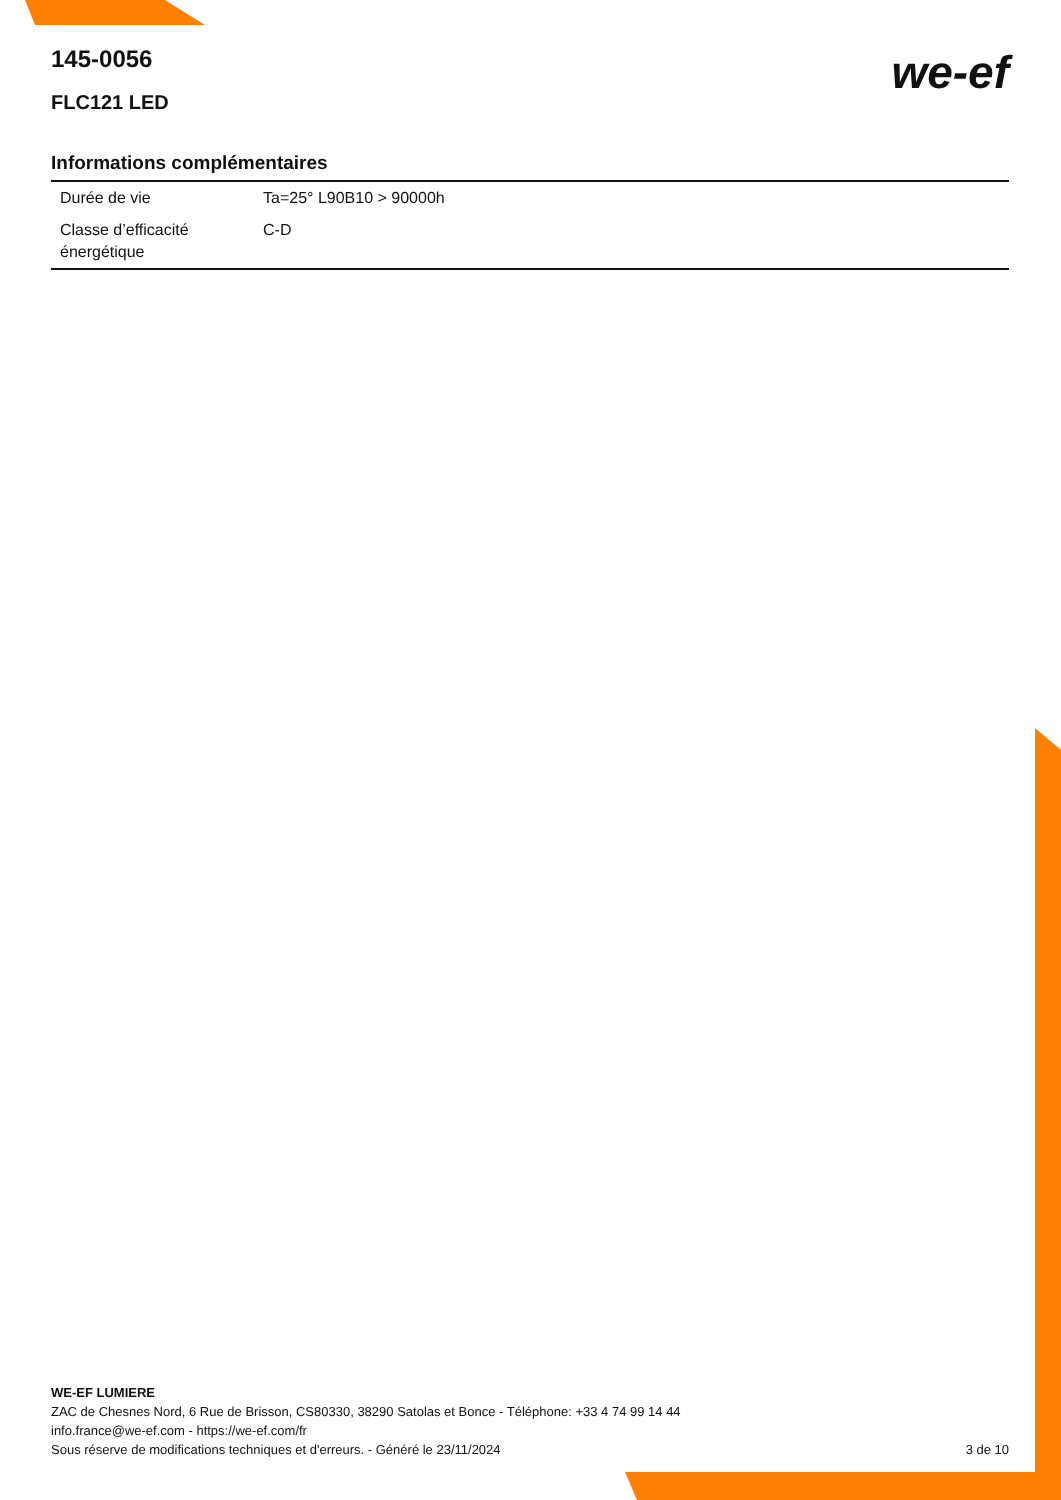we-ef
145-0056
FLC121 LED
Informations complémentaires
| Durée de vie | Ta=25° L90B10 > 90000h |
| Classe d’efficacité énergétique | C-D |
WE-EF LUMIERE
ZAC de Chesnes Nord, 6 Rue de Brisson, CS80330, 38290 Satolas et Bonce - Téléphone: +33 4 74 99 14 44
info.france@we-ef.com - https://we-ef.com/fr
3 de 10 Sous réserve de modifications techniques et d'erreurs. - Généré le 23/11/2024